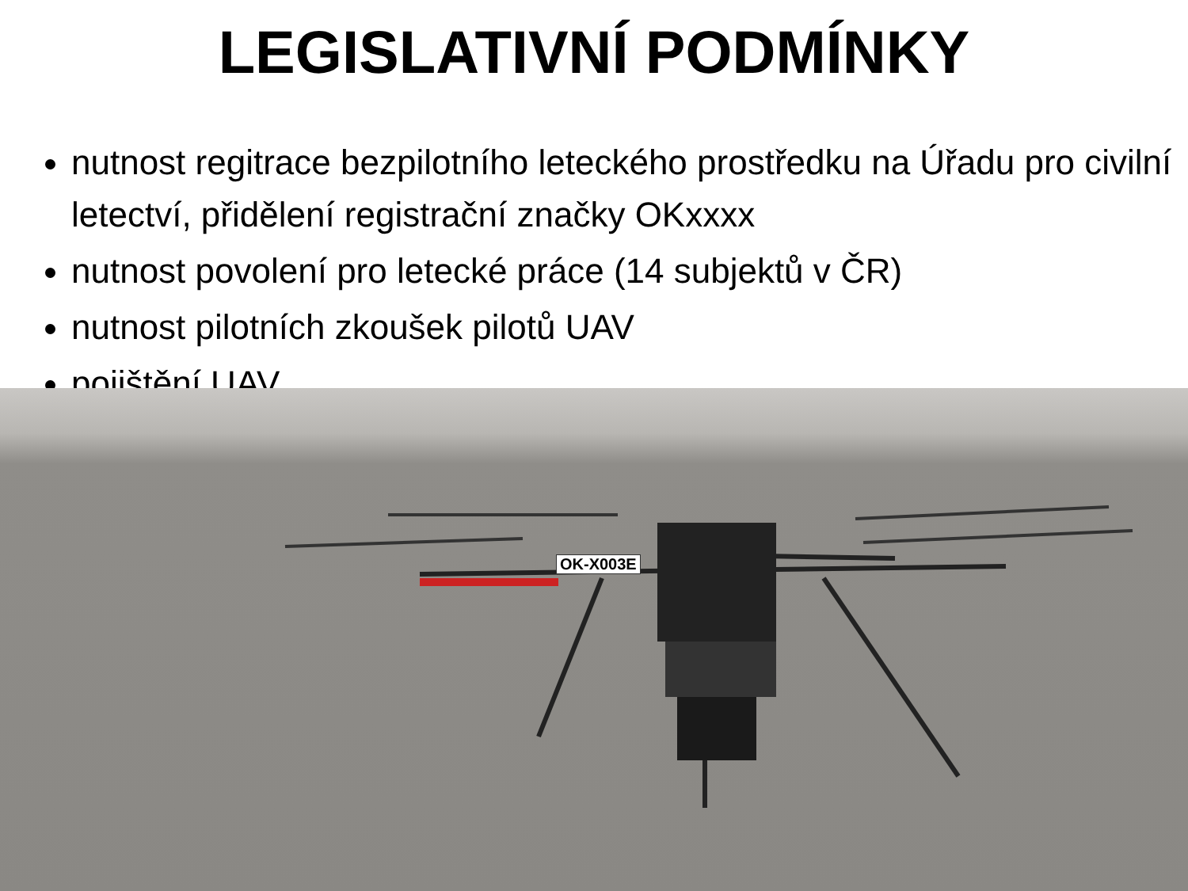LEGISLATIVNÍ PODMÍNKY
nutnost regitrace bezpilotního leteckého prostředku na Úřadu pro civilní letectví, přidělení registrační značky OKxxxx
nutnost povolení pro letecké práce (14 subjektů v ČR)
nutnost pilotních zkoušek pilotů UAV
pojištění UAV
OK-X003E